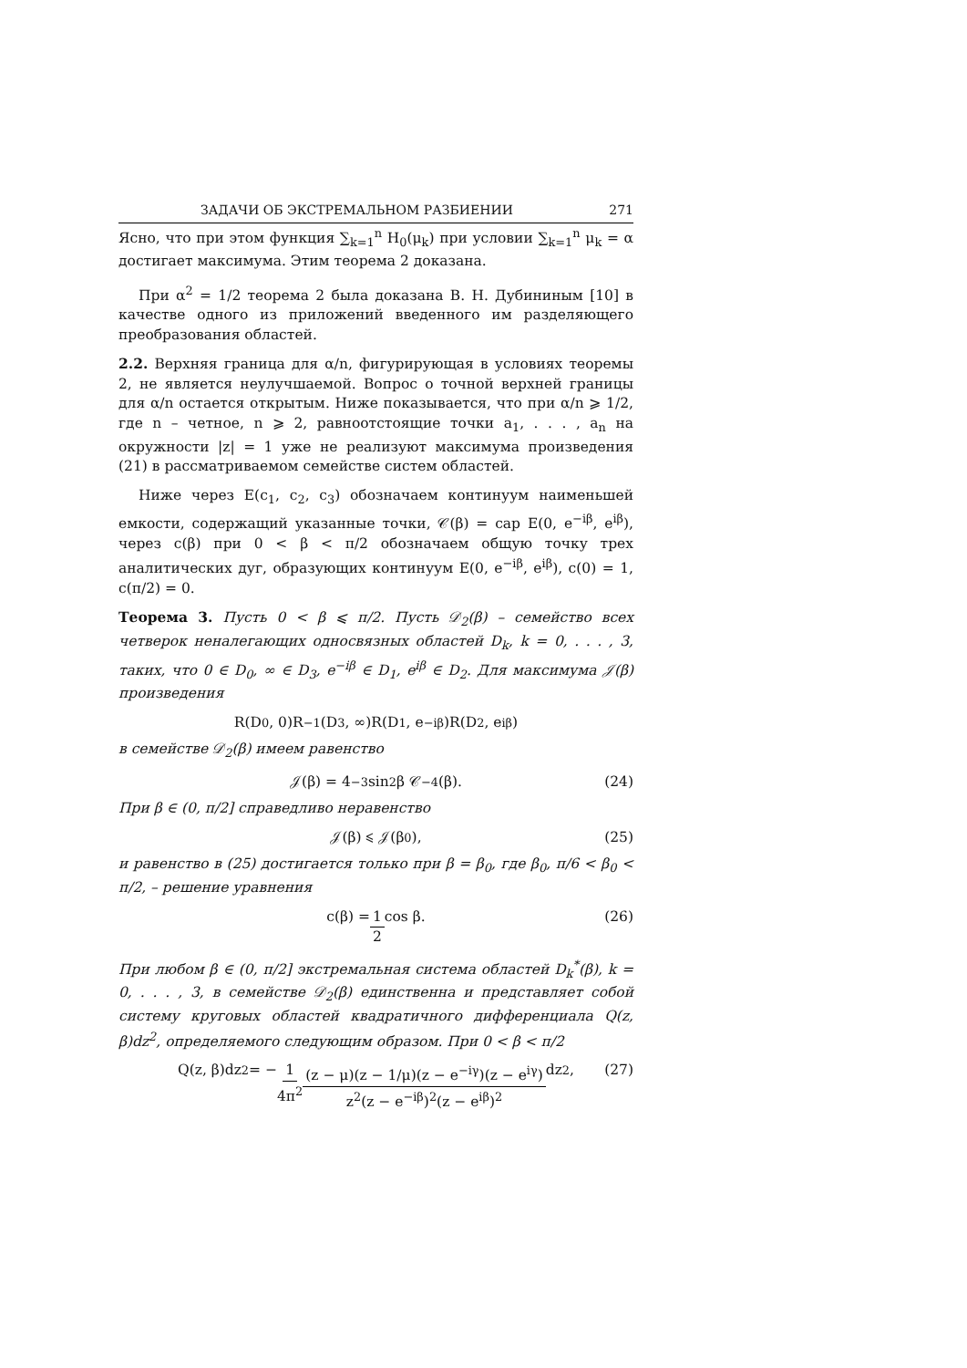ЗАДАЧИ ОБ ЭКСТРЕМАЛЬНОМ РАЗБИЕНИИ 271
Ясно, что при этом функция ∑<sub>k=1</sub><sup>n</sup> H<sub>0</sub>(μ<sub>k</sub>) при условии ∑<sub>k=1</sub><sup>n</sup> μ<sub>k</sub> = α достигает максимума. Этим теорема 2 доказана.
При α<sup>2</sup> = 1/2 теорема 2 была доказана В. Н. Дубининым [10] в качестве одного из приложений введенного им разделяющего преобразования областей.
2.2. Верхняя граница для α/n, фигурирующая в условиях теоремы 2, не является неулучшаемой. Вопрос о точной верхней границы для α/n остается открытым. Ниже показывается, что при α/n ⩾ 1/2, где n – четное, n ⩾ 2, равноотстоящие точки a<sub>1</sub>, . . . , a<sub>n</sub> на окружности |z| = 1 уже не реализуют максимума произведения (21) в рассматриваемом семействе систем областей.
Ниже через E(c<sub>1</sub>, c<sub>2</sub>, c<sub>3</sub>) обозначаем континуум наименьшей емкости, содержащий указанные точки, 𝒞(β) = cap E(0, e<sup>−iβ</sup>, e<sup>iβ</sup>), через c(β) при 0 < β < π/2 обозначаем общую точку трех аналитических дуг, образующих континуум E(0, e<sup>−iβ</sup>, e<sup>iβ</sup>), c(0) = 1, c(π/2) = 0.
Теорема 3. Пусть 0 < β ⩽ π/2. Пусть 𝒟<sub>2</sub>(β) – семейство всех четверок неналегающих односвязных областей D<sub>k</sub>, k = 0, . . . , 3, таких, что 0 ∈ D<sub>0</sub>, ∞ ∈ D<sub>3</sub>, e<sup>−iβ</sup> ∈ D<sub>1</sub>, e<sup>iβ</sup> ∈ D<sub>2</sub>. Для максимума 𝒥(β) произведения
R(D<sub>0</sub>, 0)R<sup>−1</sup>(D<sub>3</sub>, ∞)R(D<sub>1</sub>, e<sup>−iβ</sup>)R(D<sub>2</sub>, e<sup>iβ</sup>)
в семействе 𝒟<sub>2</sub>(β) имеем равенство
𝒥(β) = 4<sup>−3</sup> sin<sup>2</sup> β 𝒞<sup>−4</sup>(β). (24)
При β ∈ (0, π/2] справедливо неравенство
𝒥(β) ⩽ 𝒥(β<sub>0</sub>), (25)
и равенство в (25) достигается только при β = β<sub>0</sub>, где β<sub>0</sub>, π/6 < β<sub>0</sub> < π/2, – решение уравнения
c(β) = 1 2 cos β. (26)
При любом β ∈ (0, π/2] экстремальная система областей D<sub>k</sub><sup>*</sup>(β), k = 0, . . . , 3, в семействе 𝒟<sub>2</sub>(β) единственна и представляет собой систему круговых областей квадратичного дифференциала Q(z, β)dz<sup>2</sup>, определяемого следующим образом. При 0 < β < π/2
Q(z, β)dz<sup>2</sup> = − 1 4π<sup>2</sup> (z − μ)(z − 1/μ)(z − e<sup>−iγ</sup>)(z − e<sup>iγ</sup>) z<sup>2</sup>(z − e<sup>−iβ</sup>)<sup>2</sup>(z − e<sup>iβ</sup>)<sup>2</sup> dz<sup>2</sup>, (27)